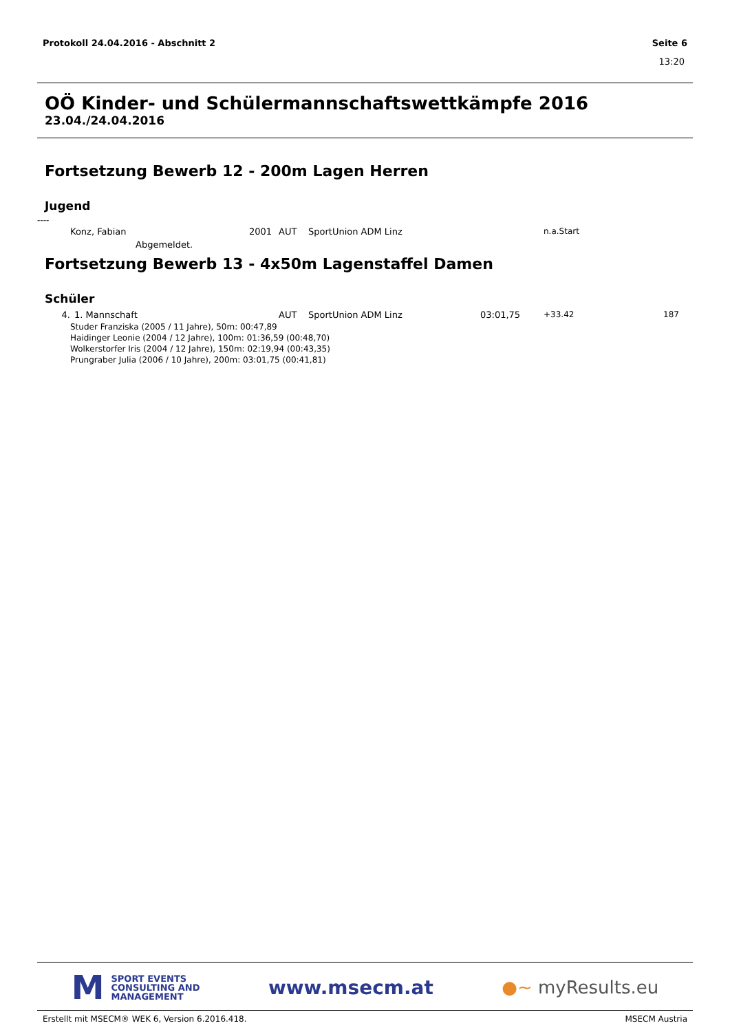Protokoll 24.04.2016 - Abschnitt 2 Seite 6
13:20
OÖ Kinder- und Schülermannschaftswettkämpfe 2016
23.04./24.04.2016
Fortsetzung Bewerb 12 - 200m Lagen Herren
Jugend
----
| | Konz, Fabian | 2001 | AUT | SportUnion ADM Linz | | n.a.Start |
| | Abgemeldet. | | | | | |
Fortsetzung Bewerb 13 - 4x50m Lagenstaffel Damen
Schüler
| 4. | 1. Mannschaft | AUT | SportUnion ADM Linz | 03:01,75 | +33.42 | 187 |
Studer Franziska (2005 / 11 Jahre), 50m: 00:47,89
Haidinger Leonie (2004 / 12 Jahre), 100m: 01:36,59 (00:48,70)
Wolkerstorfer Iris (2004 / 12 Jahre), 150m: 02:19,94 (00:43,35)
Prungraber Julia (2006 / 10 Jahre), 200m: 03:01,75 (00:41,81)
M SPORT EVENTS
CONSULTING AND
MANAGEMENT
www.msecm.at ●~ myResults.eu
Erstellt mit MSECM® WEK 6, Version 6.2016.418. MSECM Austria